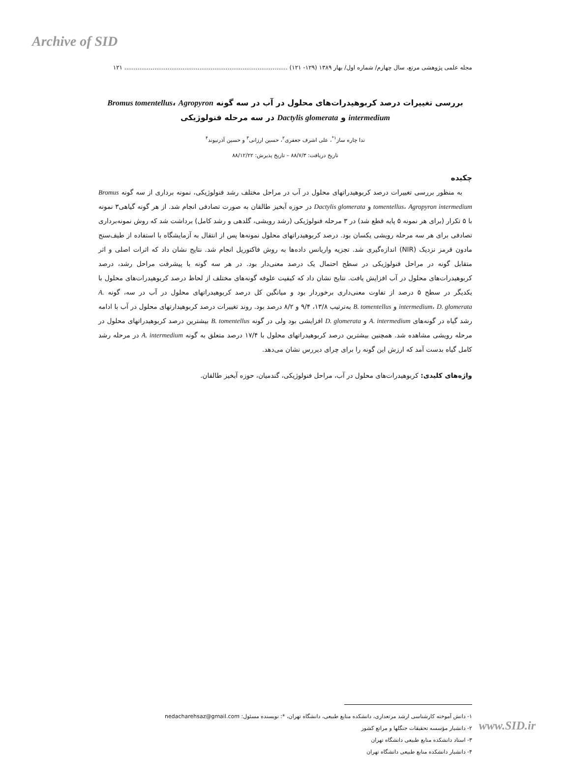Archive of SID
مجله علمی پژوهشی مرتع، سال چهارم/ شماره اول/ بهار ۱۳۸۹ (۱۲۹- ۱۲۱) ....................................................................................... ۱۲۱
بررسی تغییرات درصد کربوهیدرات‌های محلول در آب در سه گونه Bromus tomentellus، Agropyron intermedium و Dactylis glomerata در سه مرحله فنولوژیکی
ندا چاره ساز<sup>۱*</sup>، علی اشرف جعفری<sup>۲</sup>، حسین ارزانی<sup>۳</sup> و حسین آذرنیوند<sup>۴</sup>
تاریخ دریافت: ۸۸/۷/۳ – تاریخ پذیرش: ۸۸/۱۲/۲۲
چکیده
به منظور بررسی تغییرات درصد کربوهیدراتهای محلول در آب در مراحل مختلف رشد فنولوژیکی، نمونه برداری از سه گونه Bromus tomentellus، Agropyron intermedium و Dactylis glomerata در حوزه آبخیز طالقان به صورت تصادفی انجام شد. از هر گونه گیاهی۳ نمونه با ۵ تکرار (برای هر نمونه ۵ پایه قطع شد) در ۳ مرحله فنولوژیکی (رشد رویشی، گلدهی و رشد کامل) برداشت شد که روش نمونه‌برداری تصادفی برای هر سه مرحله رویشی یکسان بود. درصد کربوهیدراتهای محلول نمونه‌ها پس از انتقال به آزمایشگاه با استفاده از طیف‌سنج مادون قرمز نزدیک (NIR) اندازه‌گیری شد. تجزیه واریانس داده‌ها به روش فاکتوریل انجام شد. نتایج نشان داد که اثرات اصلی و اثر متقابل گونه در مراحل فنولوژیکی در سطح احتمال یک درصد معنی‌دار بود. در هر سه گونه با پیشرفت مراحل رشد، درصد کربوهیدرات‌های محلول در آب افزایش یافت. نتایج نشان داد که کیفیت علوفه گونه‌های مختلف از لحاظ درصد کربوهیدرات‌های محلول با یکدیگر در سطح ۵ درصد از تفاوت معنی‌داری برخوردار بود و میانگین کل درصد کربوهیدراتهای محلول در آب در سه، گونه A. intermedium، D. glomerata و B. tomentellus به‌ترتیب ۱۳/۸، ۹/۴ و ۸/۲ درصد بود. روند تغییرات درصد کربوهیدارتهای محلول در آب با ادامه رشد گیاه در گونه‌های A. intermedium و D. glomerata افزایشی بود ولی در گونه B. tomentellus بیشترین درصد کربوهیدراتهای محلول در مرحله رویشی مشاهده شد. همچنین بیشترین درصد کربوهیدراتهای محلول با ۱۷/۴ درصد متعلق به گونه A. intermedium در مرحله رشد کامل گیاه بدست آمد که ارزش این گونه را برای چرای دیررس نشان می‌دهد.
واژه‌های کلیدی: کربوهیدرات‌های محلول در آب، مراحل فنولوژیکی، گندمیان، حوزه آبخیز طالقان.
۱- دانش آموخته کارشناسی ارشد مرتعداری، دانشکده منابع طبیعی، دانشگاه تهران، *: نویسنده مسئول: nedacharehsaz@gmail.com
۲- دانشیار مؤسسه تحقیقات جنگلها و مراتع کشور
۳- استاد دانشکده منابع طبیعی دانشگاه تهران
۴- دانشیار دانشکده منابع طبیعی دانشگاه تهران
www.SID.ir